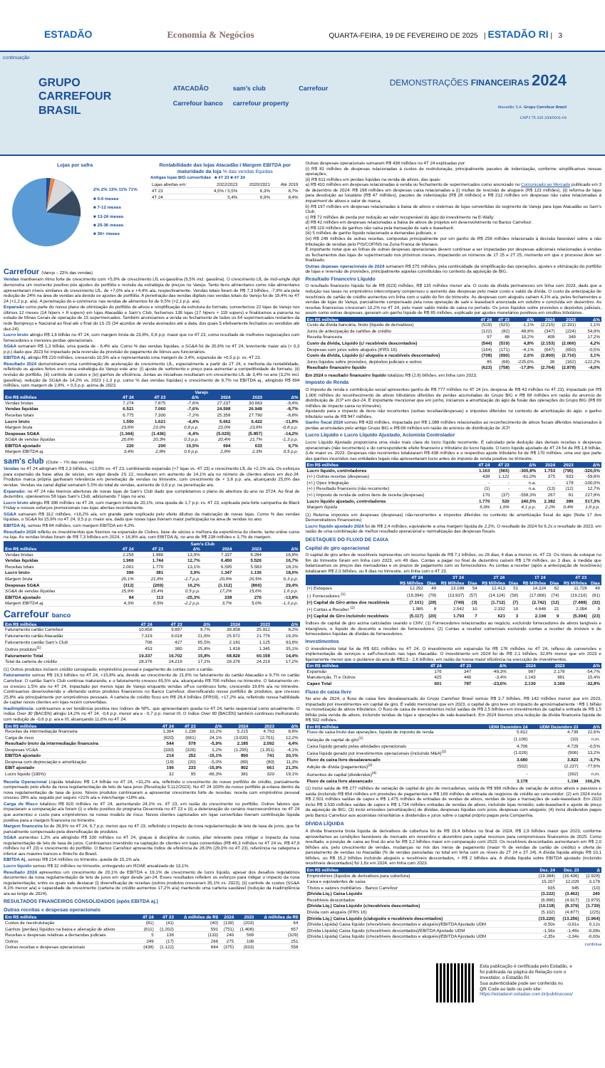ESTADÃO Economia & Negócios QUARTA-FEIRA, 19 DE FEVEREIRO DE 2025 | ESTADÃO RI | 3
continuação
GRUPO
CARREFOUR
BRASIL
ATACADÃO sam's club Carrefour Carrefour banco carrefour property
DEMONSTRAÇÕES FINANCEIRAS 2024
Atacadão S.A. Grupo Carrefour Brasil
CNPJ 75.315.333/0001-09
Lojas por safra
2% 2% 13% 11% 71%
■ 0-6 meses
■ 7-12 meses
■ 13-24 meses
■ 25-36 meses
■ 36+ meses
Rentabilidade das lojas Atacadão I Margem EBITDA por maturidade da loja % das vendas líquidas
Antigas lojas BIG convertidas ■ 4T 23 ■ 4T 24
| Lojas abertas em: | 2022/2023 | 2020/2021 | Até 2019 |
| 4T 23 | 4,5% / 5,5% | 6,3% | 8,7% |
| 4T 24 | 5,4% | 6,9% | 8,4% |
Carrefour (Varejo – 22% das vendas)
Vendas mantiveram ritmo forte de crescimento com +5,9% de crescimento LfL ex-gasolina (6,5% incl. gasolina). O crescimento LfL de mid-single digit demonstra um momento positivo pós ajustes do portfólio e revisão da estratégia de preços no Varejo. Tanto itens alimentares como não alimentares apresentaram níveis similares de crescimento LfL, de +7,0% a/a e +4,4% a/a, respectivamente. Vendas totais foram de R$ 7,3 bilhões, -7,6% a/a pela redução de 24% na área de vendas a/a devido os ajustes de portfólio. A penetração das vendas digitais nas vendas totais do Varejo foi de 19,4% no 4T 24 (+1,2 p.p. a/a). A penetração do e-commerce nas vendas de alimentos foi de 9,5% (+2,1 p.p. a/a).
Expansão como parte do nosso plano de otimização do portfólio de ativos e simplificação da estrutura do formato, convertemos 22 lojas do Varejo nos últimos 12 meses (14 hipers + 8 supers) em lojas Atacadão e Sam's Club, fechamos 136 lojas (17 hipers + 119 supers) e finalizamos a parceria no estado de Minas Gerais de operação de 15 supermercados. Também anunciamos a venda ou fechamento de todos os 64 supermercados restantes da rede Bompreço e Nacional ao final até o final do 1S 25 (34 acordos de venda assinados até a data, dos quais 5 efetivamente fechados ou vendidos até dez-24).
Lucro bruto atingiu R$ 1,6 bilhão no 4T 24, com margem bruta de 23,8%, 0,8 p.p. maior que no 4T 23, como resultado de melhores negociações com fornecedores e menores perdas operacionais.
SG&A somaram R$ 1,3 bilhão, uma queda de - 6,4% a/a. Como % das vendas líquidas, o SG&A foi de 20,6% no 4T 24, levemente maior a/a (+ 0,3 p.p.) dado que 2023 foi impactado pela reversão da provisão do pagamento de bônus aos funcionários.
EBITDA Aj. atingiu R$ 220 milhões, crescendo 10,5% a/a e representando uma margem de 3,4%, expansão de +0,5 p.p. vs. 4T 23.
Resultado 2024 demonstraram uma combinação de aceleração do crescimento LfL, especialmente a partir do 2T 24, e melhoria da rentabilidade, refletindo os ajustes feitos em nossa estratégia do Varejo este ano: (i) ajuste de sortimento e preço para aumentar a competitividade do formato, (ii) revisão do portfólio, (iii) controle de custos e (iv) ganhos de eficiência. Juntas as iniciativas resultaram em crescimento LfL de 3,4% no ano (3,2% incl. gasolina), redução de SG&A de 14,2% vs. 2023 (-1,3 p.p. como % das vendas líquidas) e crescimento de 9,7% no EBITDA aj., atingindo R$ 694 milhões, com margem de 2,8%, + 0,5 p.p. acima de 2023.
| | Varejo | | | | | |
| --- | --- | --- | --- | --- | --- | --- |
| Em R$ milhões | 4T 24 | 4T 23 | Δ% | 2024 | 2023 | Δ% |
| Vendas brutas | 7.274 | 7.875 | -7,6% | 27.237 | 30.063 | -9,4% |
| Vendas líquidas | 6.521 | 7.060 | -7,6% | 24.598 | 26.949 | -8,7% |
| Receitas totais | 6.775 | 7.300 | -7,2% | 25.358 | 27.790 | -8,8% |
| Lucro bruto | 1.550 | 1.621 | -4,4% | 5.662 | 6.422 | -11,8% |
| Margem bruta | 23,8% | 23,0% | 0,8 p.p. | 23,0% | 23,8% | -0,8 p.p. |
| Despesas SG&A | (1.344) | (1.436) | -6,4% | (5.025) | (5.857) | -14,2% |
| SG&A de vendas líquidas | 20,6% | 20,3% | 0,3 p.p. | 20,4% | 21,7% | -1,3 p.p. |
| EBITDA ajustado | 220 | 200 | 10,5% | 694 | 633 | 9,7% |
| Margem EBITDA aj. | 3,4% | 2,8% | 0,6 p.p. | 2,8% | 2,3% | 0,5 p.p. |
sam's club (Clube – 7% das vendas)
Vendas no 4T 24 atingiram R$ 2,3 bilhões, +13,9% vs. 4T 23, combinando expansão (+7 lojas vs. 4T 23) e crescimento LfL de +2,1% a/a. Os esforços para expansão da base ativa de sócios, em vigor desde 2S 22, resultaram em aumento de 14,1% a/a no número de clientes ativos em dez-24. Produtos marca própria ganharam relevância em penetração de vendas no trimestre, com crescimento de + 3,8 p.p. a/a, alcançando 25,0% das vendas. Vendas via canal digital somaram 5,5% do total de vendas, aumento de 0,6 p.p. na penetração a/a.
Expansão: no 4T 24 não tivemos aberturas de novas lojas do Sam's Club dado que completamos o plano de abertura do ano no 3T24. Ao final de dezembro, operávamos 58 lojas Sam's Club, adicionando 7 lojas no ano.
Lucro bruto atingiu R$ 396 milhões no 4T 24, com margem bruta de 20,1%, uma queda de 1,7 p.p. vs. 4T 23, explicada pela forte campanha de Black Friday e nossos esforços promocionais nas lojas abertas recentemente.
SG&A somaram R$ 312 milhões, +16,2% a/a, em grande parte explicado pelo efeito dilutivo da maturação de novas lojas. Como % das vendas líquidas, o SG&A foi 15,9% no 4T 24, 0,5 p.p. maior a/a, dado que novas lojas tiveram maior participação na área de vendas no ano.
EBITDA Aj. somou R$ 84 milhões, com margem EBITDA em 4,3%.
Resultado 2024 refletiu os investimentos que fizemos na expansão de Clubes, base de sócios e melhora da experiência do cliente, tanto online como na loja. As vendas brutas foram de R$ 7,3 bilhões em 2024, + 16,8% a/a, com EBITDA Aj. no ano de R$ 238 milhões e 3,7% de margem.
| | Sam's Club | | | | | |
| --- | --- | --- | --- | --- | --- | --- |
| Em R$ milhões | 4T 24 | 4T 23 | Δ% | 2024 | 2023 | Δ% |
| Vendas brutas | 2.256 | 1.980 | 13,9% | 7.337 | 6.284 | 16,8% |
| Vendas líquidas | 1.966 | 1.744 | 12,7% | 6.450 | 5.526 | 16,7% |
| Receitas totais | 2.001 | 1.770 | 13,1% | 6.595 | 5.583 | 18,1% |
| Lucro bruto | 396 | 381 | 3,9% | 1.347 | 1.136 | 18,6% |
| Margem bruta | 20,1% | 21,8% | -1,7 p.p. | 20,9% | 20,5% | 0,3 p.p. |
| Despesas SG&A | (312) | (269) | 16,2% | (1.112) | (860) | 29,4% |
| SG&A de vendas líquidas | 15,9% | 15,4% | 0,5 p.p. | 17,2% | 15,6% | 1,6 p.p. |
| EBITDA ajustado | 84 | 113 | -25,3% | 238 | 276 | -13,8% |
| Margem EBITDA aj. | 4,3% | 6,5% | -2,2 p.p. | 3,7% | 5,0% | -1,3 p.p. |
Carrefour banco
| Em R$ milhões | 4T 24 | 4T 23 | Δ% | 2024 | 2023 | Δ% |
| --- | --- | --- | --- | --- | --- | --- |
| Faturamento cartão Carrefour | 10.858 | 9.897 | 9,7% | 38.858 | 35.912 | 8,2% |
| Faturamento cartão Atacadão | 7.319 | 6.018 | 21,6% | 25.972 | 21.776 | 19,3% |
| Faturamento castão Sam's Club | 706 | 427 | 65,5% | 2.181 | 1.125 | 93,8% |
| Outros produtos<sup>(1)</sup> | 453 | 360 | 25,8% | 1.818 | 1.345 | 35,1% |
| Faturamento Total | 19.337 | 16.702 | 15,8% | 68.829 | 60.158 | 14,4% |
| Total da carteira de crédito | 28.376 | 24.219 | 17,2% | 28.376 | 24.219 | 17,2% |
(1) Outros produtos incluem crédito consignado, empréstimo pessoal e pagamento de contas com o cartão.
Faturamento somou R$ 19,3 bilhões no 4T 24, +15,8% a/a, devido ao crescimento de 21,6% no faturamento do cartão Atacadão e 9,7% no cartão Carrefour. O cartão Sam's Club continua maturando, e o faturamento cresceu 65,5% a/a, alcançando R$ 706 milhões no trimestre. O faturamento on-us cresceu 1,5% a/a no 4T 24, impactado por menos lojas de Varejo enquanto vendas off-us continuou forte, crescendo 19,6% a/a no trimestre. Continuamos desenvolvendo e ofertando outros produtos financeiros no Banco Carrefour, diversificando nosso portfólio de produtos, que cresceu 25,8% a/a principalmente por empréstimos pessoais. A carteira de crédito ficou em R$ 28,4 bilhões (IFRS9), +17,2% a/a, refletindo nossa habilidade de captar novos clientes em lojas recém convertidas.
Inadimplência: continuamos a ver tendência positiva nos índices de NPL, que apresentaram queda no 4T 24, tanto sequencial como anualmente. O índice Over 30 (BACEN) atingiu 14,2% no 4T 24, -0,6 p.p. menor a/a e - 0,7 p.p. menor t/t. O índice Over 90 (BACEN) também continuou melhorando, com redução de -0,6 p.p. a/a e t/t, alcançando 11,6% no 4T 24.
| Em R$ milhões | 4T 24 | 4T 23 | Δ% | 2024 | 2023 | Δ% |
| --- | --- | --- | --- | --- | --- | --- |
| Receitas da intermediação financeira | 1.364 | 1.238 | 10,2% | 5.215 | 4.793 | 8,8% |
| Carga de risco | (820) | (661) | 24,1% | (3.030) | (2.701) | 12,2% |
| Resultado bruto da intermediação financeira | 544 | 578 | -5,9% | 2.185 | 2.092 | 4,4% |
| Despesas VG&A | (330) | (326) | 1,2% | (1.295) | (1.351) | -4,1% |
| EBITDA ajustado | 214 | 252 | -15,1% | 890 | 741 | 20,1% |
| Despesa com depreciação e amortização | (19) | (20) | -5,0% | (89) | (80) | 11,3% |
| EBIT ajustado | 196 | 233 | -15,9% | 802 | 661 | 21,3% |
| Lucro líquido (100%) | 32 | 95 | -66,3% | 381 | 320 | 19,1% |
Receita Operacional Líquida totalizou R$ 1,4 bilhão no 4T 24, +10,2% a/a, refletindo o crescimento do nosso portfólio de crédito, parcialmente compensado pelo efeito da nova regulamentação de teto de taxa juros (Resolução 5.112/2023). No 4T 24 100% do nosso portfólio já estava dentro da nova regulamentação de taxa de juros. Novos produtos continuaram a apresentar crescimento forte de receitas: receita com empréstimo pessoal cresceu 28% a/a, seguido por seguro +21% a/a e interchange +18% a/a.
Carga de Risco totalizou R$ 820 milhões no 4T 24, aumentando 24,1% vs. 4T 23, em razão do crescimento no portfólio. Outros fatores que impactaram a comparação a/a foram (i) o efeito positivo do programa Desenrola no 4T 23 e (ii) a deterioração do cenário macroeconômico no 4T 24 que aumentou o custo para empréstimos no nosso modelo de risco. Novos clientes capturados em lojas convertidas tiveram contribuição líquida positiva para a margem financeira no trimestre.
Margem financeira foi de 39,9% no 4T 24, 6,7 p.p. menor que no 4T 23, refletindo o impacto da nova regulamentação de teto de taxa de juros, que foi parcialmente compensado pela diversificação de produtos.
SG&A aumentou 1,2% a/a atingindo R$ 330 milhões no 4T 24, graças à disciplina de custos, pilar relevante para mitigar o impacto da nova regulamentação de teto de taxa de juros. Continuamos investindo na captação de clientes em lojas convertidas (R$ 49,3 milhões no 4T 24 vs. R$ 47,9 milhões no 4T 23) e crescimento do portfólio. O Banco Carrefour apresenta índice de eficiência de 28,0% (29,0% no 4T 23), referência na categoria e inferior aos maiores bancos e fintechs do Brasil.
EBITDA Aj. somou R$ 214 milhões no trimestre, queda de 15,1% a/a.
Lucro líquido somou R$ 32 milhões no trimestre, entregando um ROAE anualizado de 13,1%.
Resultado 2024 apresentou um crescimento de 20,1% de EBITDA e 19,1% de crescimento de lucro líquido, apesar dos desafios regulatórios decorrentes da nova regulamentação de teto de juros em vigor desde jan-24. Esses resultados refletem os esforços para mitigar o impacto da nova regulamentação, entre os quais vale destacar (i) diversificação de receitas (outros produtos cresceram 35,1% vs. 2023), (ii) controle de custos (SG&A 4,1% menor a/a) e capacidade de crescimento (carteira de crédito aumentou 17,2% a/a) mantendo uma carteira saudável (redução da inadimplência a/a ao longo de 2024).
RESULTADOS FINANCEIROS CONSOLIDADOS (após EBITDA aj.)
Outras receitas e despesas operacionais
| Em R$ milhões | 4T 24 | 4T 23 | Δ milhões de R$ | 2024 | 2023 | Δ milhões de R$ |
| --- | --- | --- | --- | --- | --- | --- |
| Custos de reestruturação | (81) | (41) | (40) | (139) | (203) | 64 |
| Ganhos (perdas) líquidos na baixa e alienação de ativos | (611) | (1.202) | 591 | (751) | (1.408) | 657 |
| Receitas e despesas relativas a demandas judiciais | 5 | 138 | (133) | 240 | 569 | (329) |
| Outros | 249 | (17) | 266 | 275 | 109 | 251 |
| Outras receitas e despesas operacionais | (438) | (1.122) | 684 | (375) | (933) | 558 |
Outras despesas operacionais somaram R$ 438 milhões no 4T 24 explicadas por:
(i) R$ 81 milhões de despesas relacionadas à custos de restruturação, principalmente pacotes de indenização, conforme simplificamos nossas operações;
(ii) R$ 611 milhões em perdas líquidas na venda de ativos, das quais:
a) R$ 410 milhões em despesas relacionadas à venda ou fechamento de supermercados como anunciado no Comunicado ao Mercado publicado em 3 de dezembro de 2024: R$ 198 milhões em despesas caixa relacionadas a (i) multas de rescisão de alugueis (R$ 123 milhões), (ii) reforma de lojas para devolução ao locatário (R$ 47 milhões), pacotes de indenização (R$ 28 milhões) e R$ 212 milhões em despesas não caixa relacionadas à impairment de ativos e valor de marca;
b) R$ 197 milhões em despesas relacionadas à baixa de ativos e sistemas de lojas convertidas do segmento de Varejo para lojas Atacadão ou Sam's Club;
c) R$ 72 milhões de perda por redução ao valor recuperável do ágio do investimento na E-Wally;
d) R$ 42 milhões em despesas relacionadas a baixa de ativos de projetos em desenvolvimento no Banco Carrefour;
e) R$ 110 milhões de ganhos não caixa pela transação de sale e leaseback.
(iii) 5 milhões de ganho líquido relacionado a demandas judiciais; e
(iv) R$ 249 milhões de outras receitas, compostas principalmente por um ganho de R$ 258 milhões relacionado à decisão favorável sobre a não tributação de vendas pelo PIS/COFINS na Zona Franca de Manaus.
É importante notar que as linhas de outras despesas operacionais devem continuar a ser impactadas por despesas adicionais relacionadas à vendas ou fechamentos das lojas de supermercado nos próximos meses, impactando os números de 1T 25 e 2T 25, momento em que o processo deve ser finalizado.
Outras depesas operacionais de 2024 somaram R$ 375 milhões, pela continuidade da simplificação das operações, ajustes e otimização do portfólio de lojas e reversão de provisões, principalmente aquelas constituídas no contexto da aquisição de BIG.
Resultado Financeiro Líquido
O resultado financeiro líquido foi de R$ (623) milhões, R$ 135 milhões menor a/a. O custo da dívida permaneceu em linha com 2023, dado que a redução nas taxas no empréstimo intercompany compensou o aumento das despesas pelo maior custo e saldo da dívida. O custo da antecipação de recebíveis de cartão de crédito aumentou em linha com o saldo do fim do trimestre. As despesas com aluguéis caíram 4,1% a/a, pelos fechamentos e vendas de lojas do Varejo, parcialmente compensado pela nova operação de sale e leaseback anunciada em outubro e concluída em dezembro. As receitas financeiras cresceram 10,2% no 4T 24, pelo maior saldo médio de caixa no período. Os juros líquidos sobre provisões e depósitos judiciais, assim como outras despesas, geraram um ganho líquido de R$ 85 milhões, explicado por ajustes monetários positivos em créditos tributários.
| Em R$ milhões | 4T 24 | 4T 23 | Δ% | 2024 | 2023 | Δ% |
| --- | --- | --- | --- | --- | --- | --- |
| Custo da dívida bancária, bruto (líquido de derivativos) | (519) | (525) | -1,1% | (2.215) | (2.191) | 1,1% |
| Juros de antecipação de cartões de crédito | (122) | (82) | 48,8% | (347) | (224) | 54,9% |
| Receita financeira | 97 | 88 | 10,2% | 409 | 349 | 17,2% |
| Custo da dívida, Líquido (c/ recebíveis descontados) | (544) | (519) | 4,8% | (2.153) | (2.066) | 4,2% |
| Despesas com juros sobre aluguéis (IFRS 16) | (164) | (171) | -4,1% | (647) | (650) | -0,5% |
| Custo da dívida, Líquido (c/ aluguéis e recebíveis descontados) | (708) | (690) | 2,6% | (2.800) | (2.716) | 3,1% |
| Juros líquidos sobre provisões, depósitos judiciais e outros | 85 | (68) | -225,0% | 36 | (162) | -122,2% |
| Resultado financeiro líquido | (623) | (758) | -17,8% | (2.764) | (2.878) | -4,0% |
Em 2024 o resultado financeiro líquido totalizou R$ (2.8) bilhões, em linha com 2023.
Imposto de Renda
O imposto de renda e contribuição social apresentou ganho de R$ 777 milhões no 4T 24 (vs. despesa de R$ 43 milhões no 4T 23), impactado por R$ 1.006 milhões do reconhecimento de ativos tributários diferidos de perdas acumuladas do Grupo BIG e R$ 68 milhões em razão do anuncio de distribuição de JCP em dez-24. É importante mencionar que em junho, iniciamos a amortização do ágio da fusão das operações do Grupo BIG (R$ 69 milhões de impacto caixa no trimestre).
Ajustando para o impacto de itens não recorrentes (outras receitas/despesas) e impostos diferidos no contexto de amortização do ágio, o ganho tributário seria de R$ 947 milhões.
Ganho fiscal 2024 somou R$ 433 milhões, impactada por R$ 1.088 milhões relacionados ao reconhecimento de ativos fiscais diferidos relacionados à perdas acumuladas pelo antigo Grupo BIG e R$ 68 milhões em razão do anúncio de distribuição de JCP.
Lucro Líquido e Lucro Líquido Ajustado, Acionista Controlador
Lucro Líquido Ajustado proporciona uma visão mais clara do lucro líquido recorrente. É calculado pela dedução das demais receitas e despesas operacionais (não recorrentes) e do correspondente efeito financeiro e tributário do lucro líquido. O lucro líquido ajustado do 4T 24 foi de R$ 1,8 bilhão, 3,4x maior vs. 2023. Despesas não recorrentes totalizaram R$ 438 milhões e o respectivo ajuste tributário foi de R$ 170 milhões, uma vez que parte dos ganhos incorridos nas entidades legais não apresentaram lucro antes do imposto de renda positive no trimestre.
| Em R$ milhões | 4T 24 | 4T 23 | Δ% | 2024 | 2023 | Δ% |
| --- | --- | --- | --- | --- | --- | --- |
| Lucro líquido, controladores | 1.163 | (565) | -305,8% | 1.753 | (795) | -320,5% |
| (+/-) Outras receitas (despesas) | 438 | 1.122 | -61,0% | 375 | 933 | -59,8% |
| (+/-) Opex Integração | - | - | n.a. | - | 178 | -100,0% |
| (+/-) Resultado financeiro (não recorrente) | (1) | - | n.a. | (13) | (12) | 12,7% |
| (+/-) Imposto de renda de outros itens de receita (despesas) | 170 | (37) | -558,3% | 267 | 81 | 227,8% |
| Lucro líquido ajustado, controladores | 1.770 | 520 | 240,5% | 2.382 | 386 | 517,3% |
| Margem líquida | 6,0% | 1,9% | 4,1 p.p. | 2,2% | 0,4% | 1,8 p.p. |
(1) Retorna impostos em despesas (despesas) não-recorrentes e impostos diferidos no contexto de amortização fiscal do ágio (Nota 17 dos Demonstrativos Financeiros)
Lucro líquido ajustado 2024 foi de R$ 2,4 milhões, equivalente a uma margem líquida de 2,2%. O resultado de 2024 foi 6.2x o resultado de 2023, em razão de uma combinação de melhor resultado operacional e normalização das despesas fiscais.
DESTAQUES DO FLUXO DE CAIXA
Capital de giro operacional
O capital de giro antes de recebíveis representou um recurso líquido de R$ 7,1 bilhões, ou 28 dias, 4 dias a menos vs. 4T 23. Os níveis de estoque no fim do trimestre foram em linha com 2023, em 49 dias. Contas a pagar no final de dezembro caíram R$ 178 milhões, ou 3 dias, à medida que balanceamos os preços das mercadorias e os prazos de pagamento com os fornecedores. As contas a receber (após a antecipação de recebíveis) totalizaram R$ 2,0 bilhões, ou 8 dias no trimestre, em linha com o 4T 23.
| | 4T 24 | | 3T 24 | | 2T 24 | | 1T 24 | | 4T 23 | |
| --- | --- | --- | --- | --- | --- | --- | --- | --- | --- | --- |
| | R$ Milhões | Dias | R$ Milhões | Dias | R$ Milhões | Dias | R$ Milhões | Dias | R$ Milhões | Dias |
| (+) Estoques | 12.292 | 49 | 13.188 | 54 | 12.413 | 51 | 14.324 | 62 | 11.728 | 49 |
| (-) Fornecedores <sup>(1)</sup> | (19.394) | (78) | (13.937) | (57) | (14.124) | (58) | (17.066) | (74) | (19.216) | (81) |
| (=) Capital de Giro antes dos recebíveis | (7.101) | (28) | (749) | (3) | (1.712) | (7) | (2.742) | (12) | (7.488) | (32) |
| (+) Contas a Receber <sup>(2)</sup> | 1.985 | 8 | 2.542 | 10 | 2.332 | 10 | 4.846 | 21 | 2.094 | 9 |
| (=) Capital de Giro incluindo recebíveis | (5.117) | (20) | 1.793 | 7 | 621 | 3 | 2.104 | 9 | (5.394) | (23) |
Índices de capital de giro acima calculados usando o CMV; (1) Fornecedores relacionados ao negócio, excluindo fornecedores de ativos tangíveis e intangíveis, e líquido de desconto a receber de fornecedores; (2) Contas a receber comerciais excluindo contas a receber de imóveis e de fornecedores líquidas de dívidas de fornecedores.
Investimentos
O investimento total foi de R$ 601 milhões no 4T 24. O investimento em expansão foi R$ 176 milhões no 4T 24, reflexo de conversões e implementação de serviços e self-checkouts nas lojas Atacadão. O investimento em 2024 foi de R$ 2,1 bilhões, 32,8% menor que em 2023 e ligeiramente menor que o guidance do ano de R$2,3 - 2,6 bilhões, em razão da nossa maior eficiência na execução de investimentos.
| Em R$ milhões | 4T 24 | 4T 23 | Δ% | 2024 | 2023 | Δ% |
| --- | --- | --- | --- | --- | --- | --- |
| Expansão | 176 | 347 | -49,3% | 987 | 2.178 | -54,7% |
| Manutenção, TI e Outros | 425 | 440 | -3,4% | 1.143 | 991 | 15,4% |
| Capex Total | 601 | 787 | -23,6% | 2.130 | 3.169 | -32,8% |
Fluxo de caixa livre
No ano de 2024, o fluxo de caixa livre desalavancado do Grupo Carrefour Brasil somou R$ 3,7 bilhões, R$ 143 milhões menor que em 2023, impactado por investimentos em capital de giro. É valido mencionar que em 2023, o capital de giro teve um impacto de aproximadamente ~R$ 1 bilhão na monetização de ativos tributários. O fluxo de caixa de investimentos incluí saídas de R$ 2,5 bilhões em investimentos de capital e entrada de R$ 1,5 bilhão pela venda de ativos, incluindo vendas de lojas e operações de sale-leaseback. Em 2024 tivemos uma redução da dívida financeira líquida de R$ 502 milhões.
| Em R$ milhões | UDM Dezembro 24 | UDM Dezembro 23 | Δ% |
| --- | --- | --- | --- |
| Fluxo de caixa bruto das operações, líquido de imposto de renda | 5.812 | 4.739 | 22,6% |
| Variação de capital de giro<sup>(1)</sup> | (1.106) | (10) | n.m. |
| Caixa líquido gerado pelas atividades operacionais | 4.706 | 4.729 | -0,5% |
| Caixa líquido gerado por investimentos operacionais (incluindo M&A)<sup>(2)</sup> | (1.026) | (906) | 13,2% |
| Fluxo de caixa livre desalavancado | 3.680 | 3.823 | -3,7% |
| Adição de dívida (pagamentos)<sup>(3)</sup> | (502) | (2.237) | -77,6% |
| Aumentos de capital (dividendos)<sup>(4)</sup> | - | (392) | n.m. |
| Fluxo de caixa livre alavancado | 3.178 | 1.194 | 166,2% |
(1) Inclui saída de R$ 277 milhões de variação de capital de giro de mercadorias, saída de R$ 998 milhões de variação de outros ativos e passivos e saída (incluindo R$ 854 milhões em provisões de pagamentos e R$ 169 milhões de entrada de negócios de crédito ao consumidor; (2) em 2024 inclui R$ 2.501 milhões saídas de capex e R$ 1.475 milhões de entradas de vendas de ativos, vendas de lojas e transações de sale-leaseback. Em 2023 inclui R$ 3.530 milhões saídas de capex e R$ 1.734 milhões entradas de vendas de ativos, incluindo lojas remédio, sale-leaseback e ajuste de preço da aquisição de BIG; (3) inclui emissões (amortizações) de dívidas, despesas líquidas com juros, despesas com aluguéis; (4) inclui dividendos pagos pelo Banco Carrefour aos acionistas minoritários e dividendos e juros sobre o capital próprio pagos pela Companhia.
DÍVIDA LÍQUIDA
A dívida financeira bruta líquida de derivativos de cobertura foi de R$ 19,4 bilhões no final de 2024, R$ 2,9 bilhões maior que 2023, conforme aproveitamos as condições favoráveis de mercado em novembro e dezembro para captar recursos para compromissos financeiros de 2025. Como resultado, a posição de caixa ao final do ano foi R$ 3,2 bilhões maior em comparação com 2023. Os recebíveis descontados aumentaram em R$ 2,0 bilhões a/a, pelo crescimento de vendas, mudanças no mix dos meios de pagamento (maior % de vendas de cartão de crédito) e oferta de parcelamento de vendas no Atacadão (% de vendas parceladas no total em linha com os níveis do 2T 24 e 3T 24). A dívida líquida atingiu R$ 10,1 bilhões, ou R$ 15,2 bilhões incluindo aluguéis e recebíveis descontados, + R$ 2 bilhões a/a. A dívida líquida sobre EBITDA ajustado (incluindo recebíveis descontados) foi 1,6x em 2024, em linha com 2023.
| Em R$ milhões | Dez. 24 | Dez. 23 | Δ |
| --- | --- | --- | --- |
| Empréstimos (líquidos de derivativos para cobertura) | (19.364) | (16.436) | (2.928) |
| Caixa e equivalentes de caixa | 15.207 | 12.029 | 3.178 |
| Títulos e valores mobiliários - Banco Carrefour | 935 | 945 | (10) |
| (Dívida Líq.) Caixa Líquido | (3.222) | (3.462) | 240 |
| Recebíveis descontados | (6.896) | (4.917) | (1.979) |
| (Dívida Líq.) Caixa Líquido (c/recebíveis descontados) | (10.118) | (8.379) | (1.739) |
| Dívida com aluguéis (IFRS 16) | (5.102) | (4.877) | (225) |
| (Dívida Líq.) Caixa Líquido (c/aluguéis e recebíveis descontados) | (15.220) | (13.256) | (1.964) |
| (Dívida Líquida) Caixa líquido (s/recebíveis descontados e aluguéis)/EBITDA Ajustado UDM | -0,50x | -0,61x | 0,12x |
| (Dívida Líquida) Caixa líquido (c/recebíveis descontados)/EBITDA Ajustado UDM | -1,56x | -1,48x | -0,08x |
| (Dívida Líquida) Caixa líquido (c/recebíveis descontados e aluguéis)/EBITDA Ajustado UDM | -2,35x | -2,34x | -0,00x |
continua
Esta publicação é certificada pelo Estadão, e
foi publicada na página de Relação com o
Investidor, o Estadão RI.
Sua autenticidade pode ser conferida no
QR Code ao lado ou pelo site:
https://estadaori.estadao.com.br/publicacoes/